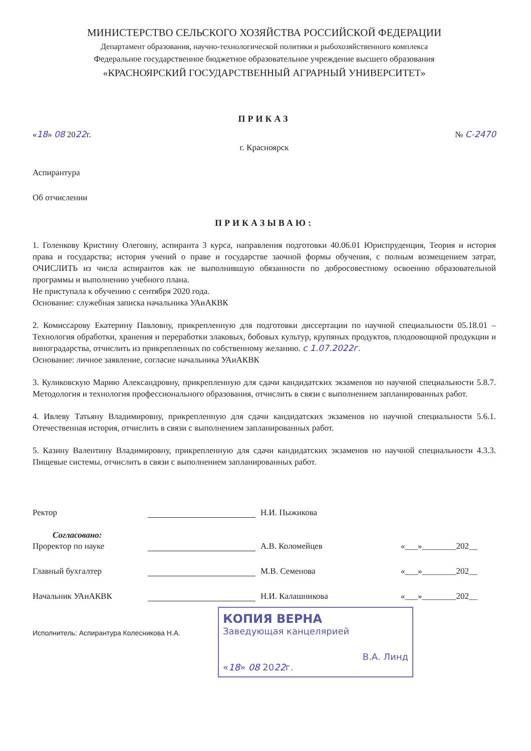МИНИСТЕРСТВО СЕЛЬСКОГО ХОЗЯЙСТВА РОССИЙСКОЙ ФЕДЕРАЦИИ
Департамент образования, научно-технологической политики и рыбохозяйственного комплекса
Федеральное государственное бюджетное образовательное учреждение высшего образования
«КРАСНОЯРСКИЙ ГОСУДАРСТВЕННЫЙ АГРАРНЫЙ УНИВЕРСИТЕТ»
ПРИКАЗ
«18» 08 2022г. № С-2470
г. Красноярск
Аспирантура
Об отчислении
ПРИКАЗЫВАЮ:
1. Голенкову Кристину Олеговну, аспиранта 3 курса, направления подготовки 40.06.01 Юриспруденция, Теория и история права и государства; история учений о праве и государстве заочной формы обучения, с полным возмещением затрат, ОЧИСЛИТЬ из числа аспирантов как не выполнившую обязанности по добросовестному освоению образовательной программы и выполнению учебного плана.
Не приступала к обучению с сентября 2020 года.
Основание: служебная записка начальника УАиАКВК
2. Комиссарову Екатерину Павловну, прикрепленную для подготовки диссертации по научной специальности 05.18.01 – Технология обработки, хранения и переработки злаковых, бобовых культур, крупяных продуктов, плодоовощной продукции и виноградарства, отчислить из прикрепленных по собственному желанию. с 1.07.2022г.
Основание: личное заявление, согласие начальника УАиАКВК
3. Куликовскую Марию Александровну, прикрепленную для сдачи кандидатских экзаменов но научной специальности 5.8.7. Методология и технология профессионального образования, отчислить в связи с выполнением запланированных работ.
4. Ивлеву Татьяну Владимировну, прикрепленную для сдачи кандидатских экзаменов но научной специальности 5.6.1. Отечественная история, отчислить в связи с выполнением запланированных работ.
5. Казину Валентину Владимировну, прикрепленную для сдачи кандидатских экзаменов но научной специальности 4.3.3. Пищевые системы, отчислить в связи с выполнением запланированных работ.
Ректор Н.И. Пыжикова
Согласовано:
Проректор по науке А.В. Коломейцев «___»________202__
Главный бухгалтер М.В. Семенова «___»________202__
Начальник УАиАКВК Н.И. Калашникова «___»________202__
Исполнитель: Аспирантура Колесникова Н.А.
КОПИЯ ВЕРНА
Заведующая канцелярией
В.А. Линд
«18» 08 2022г.